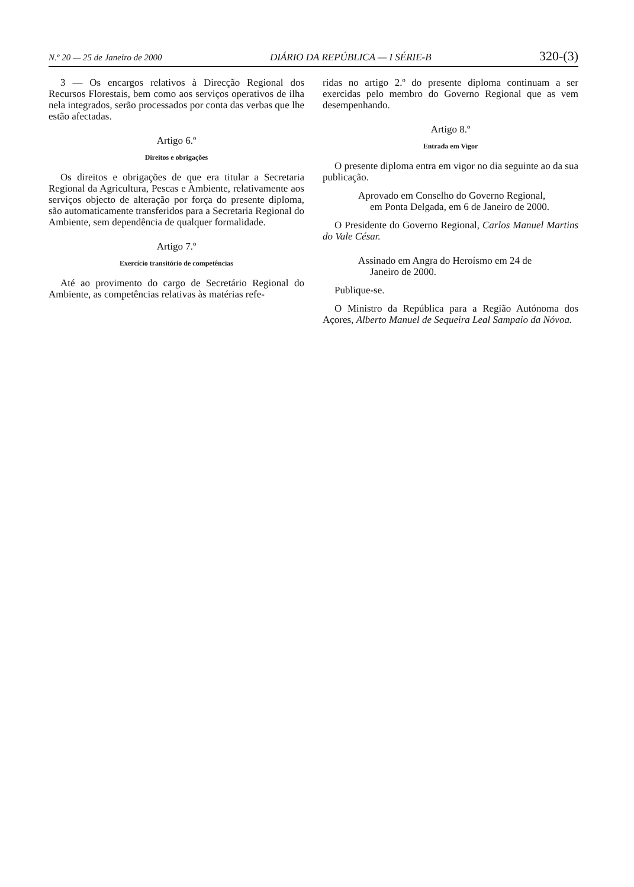N.º 20 — 25 de Janeiro de 2000 DIÁRIO DA REPÚBLICA — I SÉRIE-B 320-(3)
3 — Os encargos relativos à Direcção Regional dos Recursos Florestais, bem como aos serviços operativos de ilha nela integrados, serão processados por conta das verbas que lhe estão afectadas.
Artigo 6.º
Direitos e obrigações
Os direitos e obrigações de que era titular a Secretaria Regional da Agricultura, Pescas e Ambiente, relativamente aos serviços objecto de alteração por força do presente diploma, são automaticamente transferidos para a Secretaria Regional do Ambiente, sem dependência de qualquer formalidade.
Artigo 7.º
Exercício transitório de competências
Até ao provimento do cargo de Secretário Regional do Ambiente, as competências relativas às matérias refe-
ridas no artigo 2.º do presente diploma continuam a ser exercidas pelo membro do Governo Regional que as vem desempenhando.
Artigo 8.º
Entrada em Vigor
O presente diploma entra em vigor no dia seguinte ao da sua publicação.
Aprovado em Conselho do Governo Regional,
em Ponta Delgada, em 6 de Janeiro de 2000.
O Presidente do Governo Regional, Carlos Manuel Martins do Vale César.
Assinado em Angra do Heroísmo em 24 de
Janeiro de 2000.
Publique-se.
O Ministro da República para a Região Autónoma dos Açores, Alberto Manuel de Sequeira Leal Sampaio da Nóvoa.